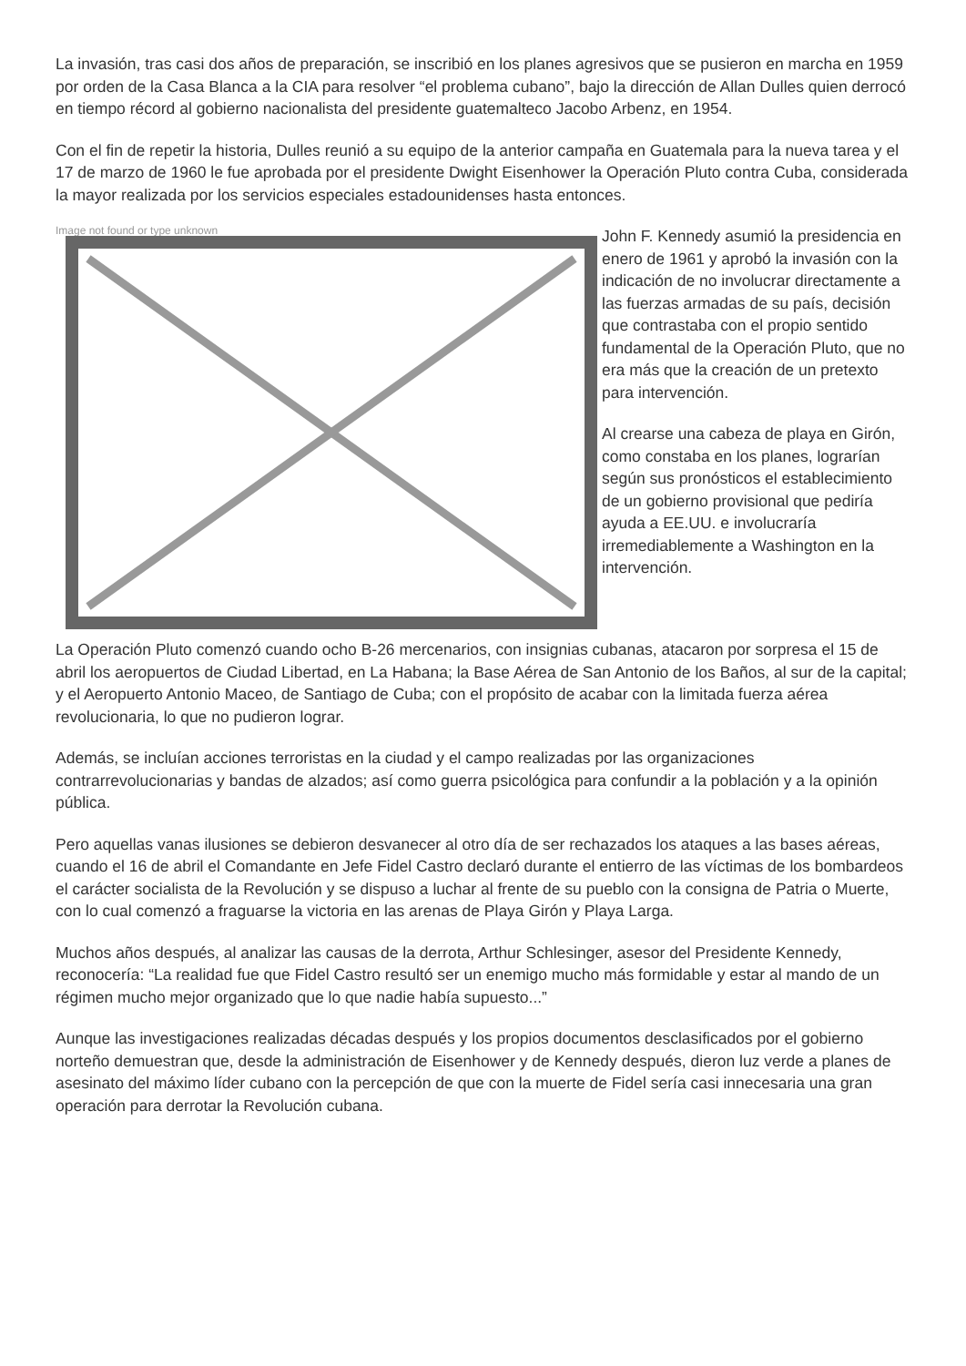La invasión, tras casi dos años de preparación, se inscribió en los planes agresivos que se pusieron en marcha en 1959 por orden de la Casa Blanca a la CIA para resolver “el problema cubano”, bajo la dirección de Allan Dulles quien derrocó en tiempo récord al gobierno nacionalista del presidente guatemalteco Jacobo Arbenz, en 1954.
Con el fin de repetir la historia, Dulles reunió a su equipo de la anterior campaña en Guatemala para la nueva tarea y el 17 de marzo de 1960 le fue aprobada por el presidente Dwight Eisenhower la Operación Pluto contra Cuba, considerada la mayor realizada por los servicios especiales estadounidenses hasta entonces.
Image not found or type unknown
John F. Kennedy asumió la presidencia en enero de 1961 y aprobó la invasión con la indicación de no involucrar directamente a las fuerzas armadas de su país, decisión que contrastaba con el propio sentido fundamental de la Operación Pluto, que no era más que la creación de un pretexto para intervención.
Al crearse una cabeza de playa en Girón, como constaba en los planes, lograrían según sus pronósticos el establecimiento de un gobierno provisional que pediría ayuda a EE.UU. e involucraría irremediablemente a Washington en la intervención.
La Operación Pluto comenzó cuando ocho B-26 mercenarios, con insignias cubanas, atacaron por sorpresa el 15 de abril los aeropuertos de Ciudad Libertad, en La Habana; la Base Aérea de San Antonio de los Baños, al sur de la capital; y el Aeropuerto Antonio Maceo, de Santiago de Cuba; con el propósito de acabar con la limitada fuerza aérea revolucionaria, lo que no pudieron lograr.
Además, se incluían acciones terroristas en la ciudad y el campo realizadas por las organizaciones contrarrevolucionarias y bandas de alzados; así como guerra psicológica para confundir a la población y a la opinión pública.
Pero aquellas vanas ilusiones se debieron desvanecer al otro día de ser rechazados los ataques a las bases aéreas, cuando el 16 de abril el Comandante en Jefe Fidel Castro declaró durante el entierro de las víctimas de los bombardeos el carácter socialista de la Revolución y se dispuso a luchar al frente de su pueblo con la consigna de Patria o Muerte, con lo cual comenzó a fraguarse la victoria en las arenas de Playa Girón y Playa Larga.
Muchos años después, al analizar las causas de la derrota, Arthur Schlesinger, asesor del Presidente Kennedy, reconocería: “La realidad fue que Fidel Castro resultó ser un enemigo mucho más formidable y estar al mando de un régimen mucho mejor organizado que lo que nadie había supuesto...”
Aunque las investigaciones realizadas décadas después y los propios documentos desclasificados por el gobierno norteño demuestran que, desde la administración de Eisenhower y de Kennedy después, dieron luz verde a planes de asesinato del máximo líder cubano con la percepción de que con la muerte de Fidel sería casi innecesaria una gran operación para derrotar la Revolución cubana.